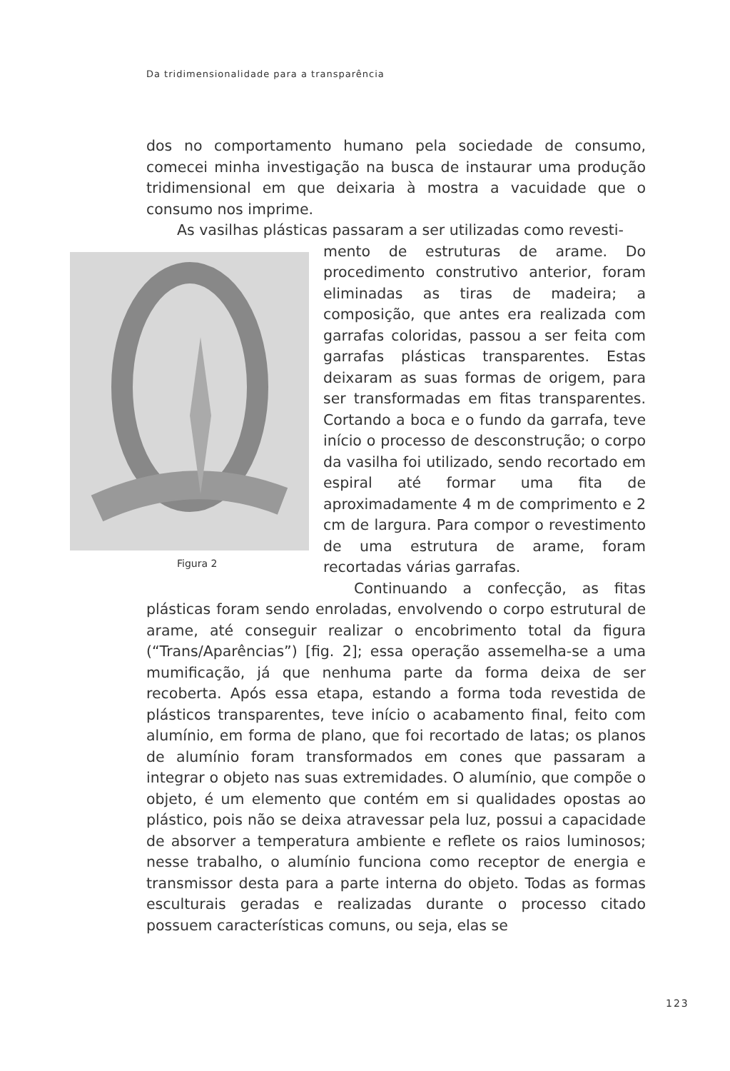Da tridimensionalidade para a transparência
dos no comportamento humano pela sociedade de consumo, comecei minha investigação na busca de instaurar uma produção tridimensional em que deixaria à mostra a vacuidade que o consumo nos imprime.
As vasilhas plásticas passaram a ser utilizadas como revesti-
Figura 2
mento de estruturas de arame. Do procedimento construtivo anterior, foram eliminadas as tiras de madeira; a composição, que antes era realizada com garrafas coloridas, passou a ser feita com garrafas plásticas transparentes. Estas deixaram as suas formas de origem, para ser transformadas em fitas transparentes. Cortando a boca e o fundo da garrafa, teve início o processo de desconstrução; o corpo da vasilha foi utilizado, sendo recortado em espiral até formar uma fita de aproximadamente 4 m de comprimento e 2 cm de largura. Para compor o revestimento de uma estrutura de arame, foram recortadas várias garrafas.
Continuando a confecção, as fitas plásticas foram sendo enroladas, envolvendo o corpo estrutural de arame, até conseguir realizar o encobrimento total da figura (“Trans/Aparências”) [fig. 2]; essa operação assemelha-se a uma mumificação, já que nenhuma parte da forma deixa de ser recoberta. Após essa etapa, estando a forma toda revestida de plásticos transparentes, teve início o acabamento final, feito com alumínio, em forma de plano, que foi recortado de latas; os planos de alumínio foram transformados em cones que passaram a integrar o objeto nas suas extremidades. O alumínio, que compõe o objeto, é um elemento que contém em si qualidades opostas ao plástico, pois não se deixa atravessar pela luz, possui a capacidade de absorver a temperatura ambiente e reflete os raios luminosos; nesse trabalho, o alumínio funciona como receptor de energia e transmissor desta para a parte interna do objeto. Todas as formas esculturais geradas e realizadas durante o processo citado possuem características comuns, ou seja, elas se
123